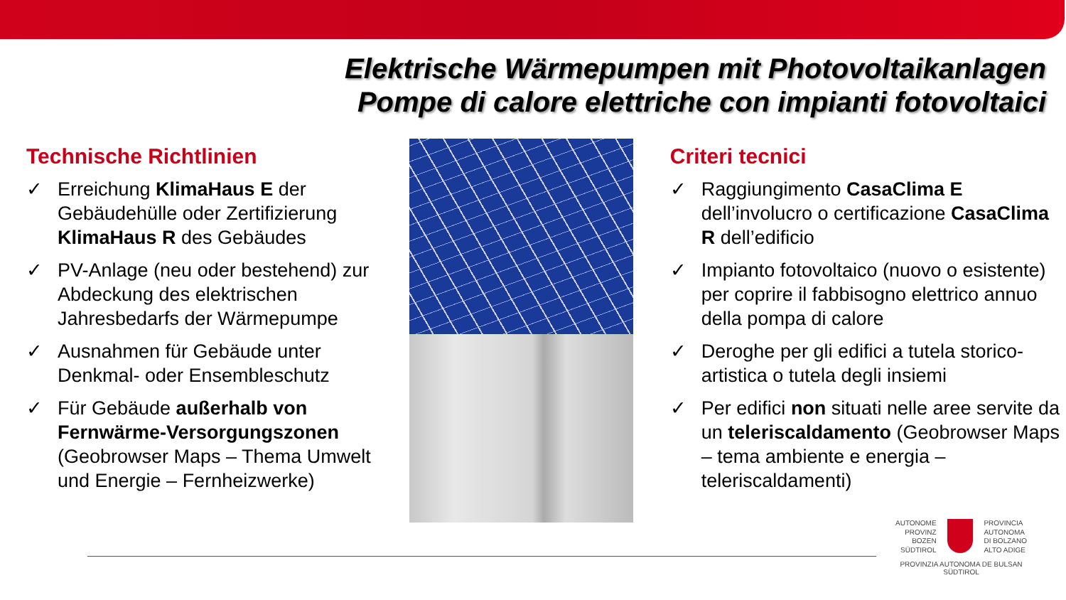Elektrische Wärmepumpen mit Photovoltaikanlagen
Pompe di calore elettriche con impianti fotovoltaici
Technische Richtlinien
✓ Erreichung KlimaHaus E der Gebäudehülle oder Zertifizierung KlimaHaus R des Gebäudes
✓ PV-Anlage (neu oder bestehend) zur Abdeckung des elektrischen Jahresbedarfs der Wärmepumpe
✓ Ausnahmen für Gebäude unter Denkmal- oder Ensembleschutz
✓ Für Gebäude außerhalb von Fernwärme-Versorgungszonen (Geobrowser Maps – Thema Umwelt und Energie – Fernheizwerke)
Criteri tecnici
✓ Raggiungimento CasaClima E dell’involucro o certificazione CasaClima R dell’edificio
✓ Impianto fotovoltaico (nuovo o esistente) per coprire il fabbisogno elettrico annuo della pompa di calore
✓ Deroghe per gli edifici a tutela storico-artistica o tutela degli insiemi
✓ Per edifici non situati nelle aree servite da un teleriscaldamento (Geobrowser Maps – tema ambiente e energia – teleriscaldamenti)
AUTONOME
PROVINZ
BOZEN
SÜDTIROL
PROVINCIA
AUTONOMA
DI BOLZANO
ALTO ADIGE
PROVINZIA AUTONOMA DE BULSAN
SÜDTIROL